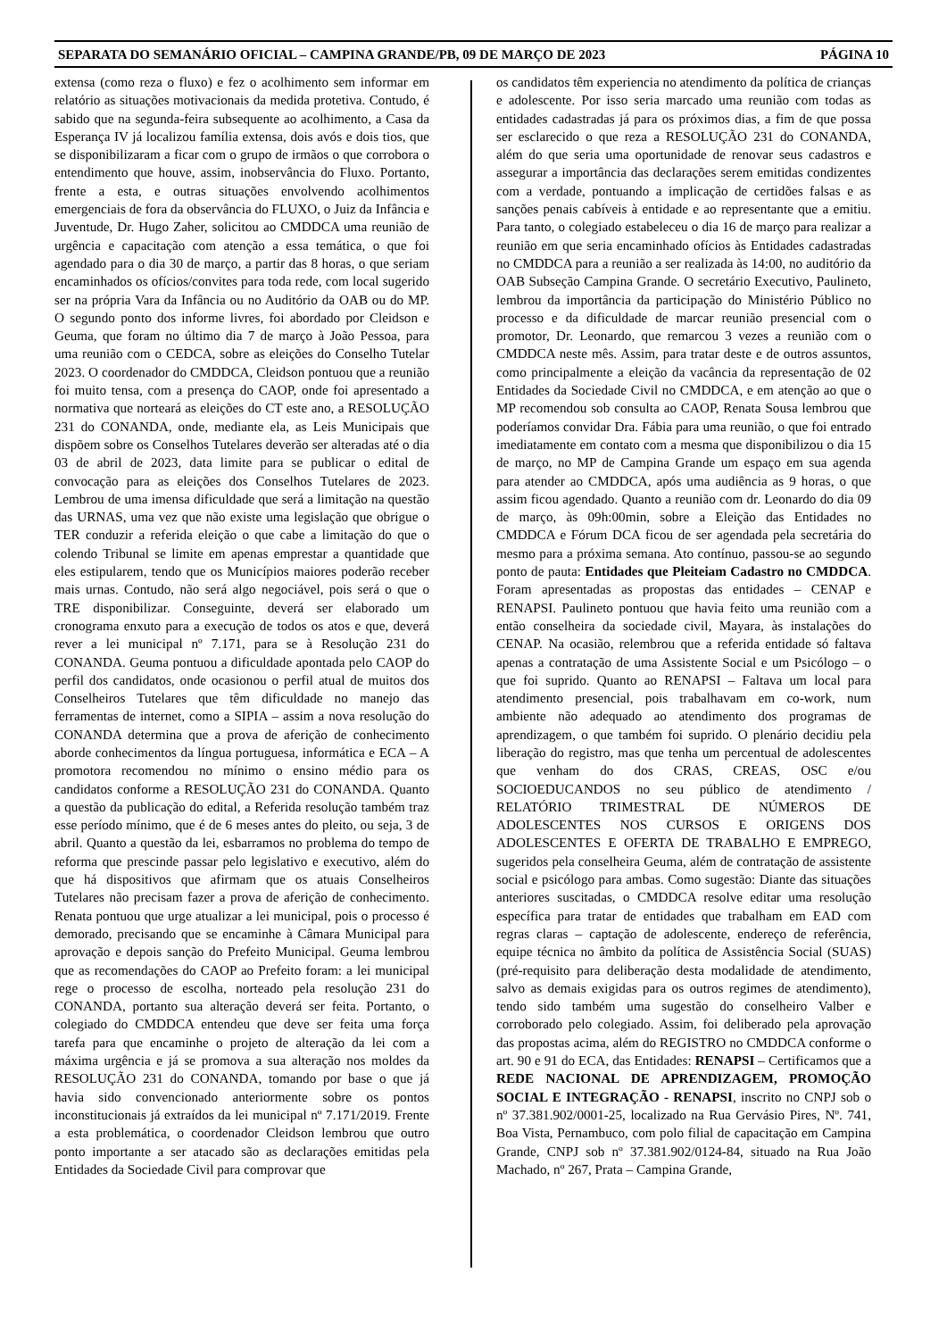SEPARATA DO SEMANÁRIO OFICIAL – CAMPINA GRANDE/PB, 09 DE MARÇO DE 2023 PÁGINA 10
extensa (como reza o fluxo) e fez o acolhimento sem informar em relatório as situações motivacionais da medida protetiva. Contudo, é sabido que na segunda-feira subsequente ao acolhimento, a Casa da Esperança IV já localizou família extensa, dois avós e dois tios, que se disponibilizaram a ficar com o grupo de irmãos o que corrobora o entendimento que houve, assim, inobservância do Fluxo. Portanto, frente a esta, e outras situações envolvendo acolhimentos emergenciais de fora da observância do FLUXO, o Juiz da Infância e Juventude, Dr. Hugo Zaher, solicitou ao CMDDCA uma reunião de urgência e capacitação com atenção a essa temática, o que foi agendado para o dia 30 de março, a partir das 8 horas, o que seriam encaminhados os ofícios/convites para toda rede, com local sugerido ser na própria Vara da Infância ou no Auditório da OAB ou do MP. O segundo ponto dos informe livres, foi abordado por Cleidson e Geuma, que foram no último dia 7 de março à João Pessoa, para uma reunião com o CEDCA, sobre as eleições do Conselho Tutelar 2023. O coordenador do CMDDCA, Cleidson pontuou que a reunião foi muito tensa, com a presença do CAOP, onde foi apresentado a normativa que norteará as eleições do CT este ano, a RESOLUÇÃO 231 do CONANDA, onde, mediante ela, as Leis Municipais que dispõem sobre os Conselhos Tutelares deverão ser alteradas até o dia 03 de abril de 2023, data limite para se publicar o edital de convocação para as eleições dos Conselhos Tutelares de 2023. Lembrou de uma imensa dificuldade que será a limitação na questão das URNAS, uma vez que não existe uma legislação que obrigue o TER conduzir a referida eleição o que cabe a limitação do que o colendo Tribunal se limite em apenas emprestar a quantidade que eles estipularem, tendo que os Municípios maiores poderão receber mais urnas. Contudo, não será algo negociável, pois será o que o TRE disponibilizar. Conseguinte, deverá ser elaborado um cronograma enxuto para a execução de todos os atos e que, deverá rever a lei municipal nº 7.171, para se à Resolução 231 do CONANDA. Geuma pontuou a dificuldade apontada pelo CAOP do perfil dos candidatos, onde ocasionou o perfil atual de muitos dos Conselheiros Tutelares que têm dificuldade no manejo das ferramentas de internet, como a SIPIA – assim a nova resolução do CONANDA determina que a prova de aferição de conhecimento aborde conhecimentos da língua portuguesa, informática e ECA – A promotora recomendou no mínimo o ensino médio para os candidatos conforme a RESOLUÇÃO 231 do CONANDA. Quanto a questão da publicação do edital, a Referida resolução também traz esse período mínimo, que é de 6 meses antes do pleito, ou seja, 3 de abril. Quanto a questão da lei, esbarramos no problema do tempo de reforma que prescinde passar pelo legislativo e executivo, além do que há dispositivos que afirmam que os atuais Conselheiros Tutelares não precisam fazer a prova de aferição de conhecimento. Renata pontuou que urge atualizar a lei municipal, pois o processo é demorado, precisando que se encaminhe à Câmara Municipal para aprovação e depois sanção do Prefeito Municipal. Geuma lembrou que as recomendações do CAOP ao Prefeito foram: a lei municipal rege o processo de escolha, norteado pela resolução 231 do CONANDA, portanto sua alteração deverá ser feita. Portanto, o colegiado do CMDDCA entendeu que deve ser feita uma força tarefa para que encaminhe o projeto de alteração da lei com a máxima urgência e já se promova a sua alteração nos moldes da RESOLUÇÃO 231 do CONANDA, tomando por base o que já havia sido convencionado anteriormente sobre os pontos inconstitucionais já extraídos da lei municipal nº 7.171/2019. Frente a esta problemática, o coordenador Cleidson lembrou que outro ponto importante a ser atacado são as declarações emitidas pela Entidades da Sociedade Civil para comprovar que
os candidatos têm experiencia no atendimento da política de crianças e adolescente. Por isso seria marcado uma reunião com todas as entidades cadastradas já para os próximos dias, a fim de que possa ser esclarecido o que reza a RESOLUÇÃO 231 do CONANDA, além do que seria uma oportunidade de renovar seus cadastros e assegurar a importância das declarações serem emitidas condizentes com a verdade, pontuando a implicação de certidões falsas e as sanções penais cabíveis à entidade e ao representante que a emitiu. Para tanto, o colegiado estabeleceu o dia 16 de março para realizar a reunião em que seria encaminhado ofícios às Entidades cadastradas no CMDDCA para a reunião a ser realizada às 14:00, no auditório da OAB Subseção Campina Grande. O secretário Executivo, Paulineto, lembrou da importância da participação do Ministério Público no processo e da dificuldade de marcar reunião presencial com o promotor, Dr. Leonardo, que remarcou 3 vezes a reunião com o CMDDCA neste mês. Assim, para tratar deste e de outros assuntos, como principalmente a eleição da vacância da representação de 02 Entidades da Sociedade Civil no CMDDCA, e em atenção ao que o MP recomendou sob consulta ao CAOP, Renata Sousa lembrou que poderíamos convidar Dra. Fábia para uma reunião, o que foi entrado imediatamente em contato com a mesma que disponibilizou o dia 15 de março, no MP de Campina Grande um espaço em sua agenda para atender ao CMDDCA, após uma audiência as 9 horas, o que assim ficou agendado. Quanto a reunião com dr. Leonardo do dia 09 de março, às 09h:00min, sobre a Eleição das Entidades no CMDDCA e Fórum DCA ficou de ser agendada pela secretária do mesmo para a próxima semana. Ato contínuo, passou-se ao segundo ponto de pauta: Entidades que Pleiteiam Cadastro no CMDDCA. Foram apresentadas as propostas das entidades – CENAP e RENAPSI. Paulineto pontuou que havia feito uma reunião com a então conselheira da sociedade civil, Mayara, às instalações do CENAP. Na ocasião, relembrou que a referida entidade só faltava apenas a contratação de uma Assistente Social e um Psicólogo – o que foi suprido. Quanto ao RENAPSI – Faltava um local para atendimento presencial, pois trabalhavam em co-work, num ambiente não adequado ao atendimento dos programas de aprendizagem, o que também foi suprido. O plenário decidiu pela liberação do registro, mas que tenha um percentual de adolescentes que venham do dos CRAS, CREAS, OSC e/ou SOCIOEDUCANDOS no seu público de atendimento / RELATÓRIO TRIMESTRAL DE NÚMEROS DE ADOLESCENTES NOS CURSOS E ORIGENS DOS ADOLESCENTES E OFERTA DE TRABALHO E EMPREGO, sugeridos pela conselheira Geuma, além de contratação de assistente social e psicólogo para ambas. Como sugestão: Diante das situações anteriores suscitadas, o CMDDCA resolve editar uma resolução específica para tratar de entidades que trabalham em EAD com regras claras – captação de adolescente, endereço de referência, equipe técnica no âmbito da política de Assistência Social (SUAS) (pré-requisito para deliberação desta modalidade de atendimento, salvo as demais exigidas para os outros regimes de atendimento), tendo sido também uma sugestão do conselheiro Valber e corroborado pelo colegiado. Assim, foi deliberado pela aprovação das propostas acima, além do REGISTRO no CMDDCA conforme o art. 90 e 91 do ECA, das Entidades: RENAPSI – Certificamos que a REDE NACIONAL DE APRENDIZAGEM, PROMOÇÃO SOCIAL E INTEGRAÇÃO - RENAPSI, inscrito no CNPJ sob o nº 37.381.902/0001-25, localizado na Rua Gervásio Pires, Nº. 741, Boa Vista, Pernambuco, com polo filial de capacitação em Campina Grande, CNPJ sob nº 37.381.902/0124-84, situado na Rua João Machado, nº 267, Prata – Campina Grande,